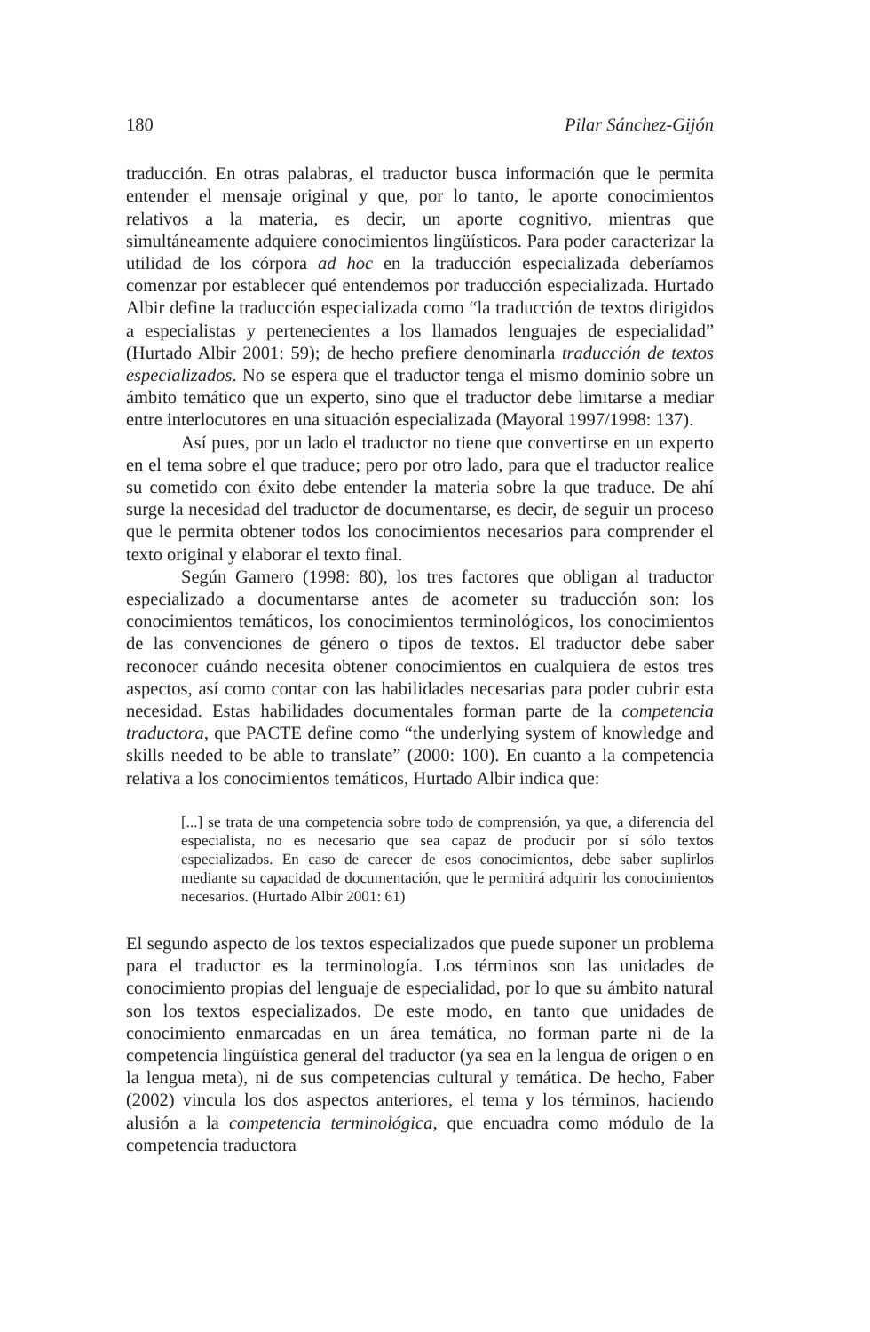180 Pilar Sánchez-Gijón
traducción. En otras palabras, el traductor busca información que le permita entender el mensaje original y que, por lo tanto, le aporte conocimientos relativos a la materia, es decir, un aporte cognitivo, mientras que simultáneamente adquiere conocimientos lingüísticos. Para poder caracterizar la utilidad de los córpora ad hoc en la traducción especializada deberíamos comenzar por establecer qué entendemos por traducción especializada. Hurtado Albir define la traducción especializada como “la traducción de textos dirigidos a especialistas y pertenecientes a los llamados lenguajes de especialidad” (Hurtado Albir 2001: 59); de hecho prefiere denominarla traducción de textos especializados. No se espera que el traductor tenga el mismo dominio sobre un ámbito temático que un experto, sino que el traductor debe limitarse a mediar entre interlocutores en una situación especializada (Mayoral 1997/1998: 137).
Así pues, por un lado el traductor no tiene que convertirse en un experto en el tema sobre el que traduce; pero por otro lado, para que el traductor realice su cometido con éxito debe entender la materia sobre la que traduce. De ahí surge la necesidad del traductor de documentarse, es decir, de seguir un proceso que le permita obtener todos los conocimientos necesarios para comprender el texto original y elaborar el texto final.
Según Gamero (1998: 80), los tres factores que obligan al traductor especializado a documentarse antes de acometer su traducción son: los conocimientos temáticos, los conocimientos terminológicos, los conocimientos de las convenciones de género o tipos de textos. El traductor debe saber reconocer cuándo necesita obtener conocimientos en cualquiera de estos tres aspectos, así como contar con las habilidades necesarias para poder cubrir esta necesidad. Estas habilidades documentales forman parte de la competencia traductora, que PACTE define como “the underlying system of knowledge and skills needed to be able to translate” (2000: 100). En cuanto a la competencia relativa a los conocimientos temáticos, Hurtado Albir indica que:
[...] se trata de una competencia sobre todo de comprensión, ya que, a diferencia del especialista, no es necesario que sea capaz de producir por sí sólo textos especializados. En caso de carecer de esos conocimientos, debe saber suplirlos mediante su capacidad de documentación, que le permitirá adquirir los conocimientos necesarios. (Hurtado Albir 2001: 61)
El segundo aspecto de los textos especializados que puede suponer un problema para el traductor es la terminología. Los términos son las unidades de conocimiento propias del lenguaje de especialidad, por lo que su ámbito natural son los textos especializados. De este modo, en tanto que unidades de conocimiento enmarcadas en un área temática, no forman parte ni de la competencia lingüística general del traductor (ya sea en la lengua de origen o en la lengua meta), ni de sus competencias cultural y temática. De hecho, Faber (2002) vincula los dos aspectos anteriores, el tema y los términos, haciendo alusión a la competencia terminológica, que encuadra como módulo de la competencia traductora